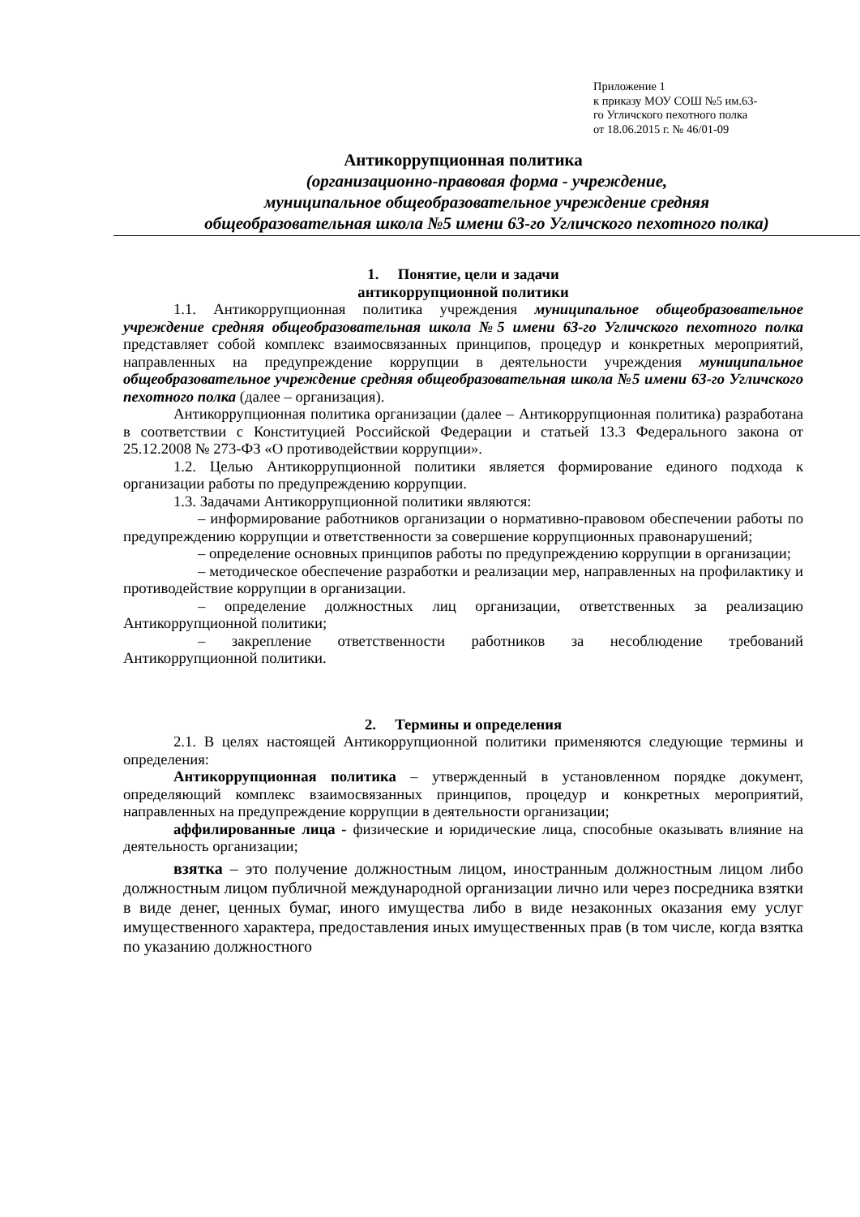Приложение 1
к приказу МОУ СОШ №5 им.63-
го Угличского пехотного полка
от 18.06.2015 г. № 46/01-09
Антикоррупционная политика
(организационно-правовая форма - учреждение,
муниципальное общеобразовательное учреждение средняя
общеобразовательная школа №5 имени 63-го Угличского пехотного полка)
1. Понятие, цели и задачи
антикоррупционной политики
1.1. Антикоррупционная политика учреждения муниципальное общеобразовательное учреждение средняя общеобразовательная школа №5 имени 63-го Угличского пехотного полка представляет собой комплекс взаимосвязанных принципов, процедур и конкретных мероприятий, направленных на предупреждение коррупции в деятельности учреждения муниципальное общеобразовательное учреждение средняя общеобразовательная школа №5 имени 63-го Угличского пехотного полка (далее – организация).
Антикоррупционная политика организации (далее – Антикоррупционная политика) разработана в соответствии с Конституцией Российской Федерации и статьей 13.3 Федерального закона от 25.12.2008 № 273-ФЗ «О противодействии коррупции».
1.2. Целью Антикоррупционной политики является формирование единого подхода к организации работы по предупреждению коррупции.
1.3. Задачами Антикоррупционной политики являются:
– информирование работников организации о нормативно-правовом обеспечении работы по предупреждению коррупции и ответственности за совершение коррупционных правонарушений;
– определение основных принципов работы по предупреждению коррупции в организации;
– методическое обеспечение разработки и реализации мер, направленных на профилактику и противодействие коррупции в организации.
– определение должностных лиц организации, ответственных за реализацию Антикоррупционной политики;
– закрепление ответственности работников за несоблюдение требований Антикоррупционной политики.
2. Термины и определения
2.1. В целях настоящей Антикоррупционной политики применяются следующие термины и определения:
Антикоррупционная политика – утвержденный в установленном порядке документ, определяющий комплекс взаимосвязанных принципов, процедур и конкретных мероприятий, направленных на предупреждение коррупции в деятельности организации;
аффилированные лица - физические и юридические лица, способные оказывать влияние на деятельность организации;
взятка – это получение должностным лицом, иностранным должностным лицом либо должностным лицом публичной международной организации лично или через посредника взятки в виде денег, ценных бумаг, иного имущества либо в виде незаконных оказания ему услуг имущественного характера, предоставления иных имущественных прав (в том числе, когда взятка по указанию должностного